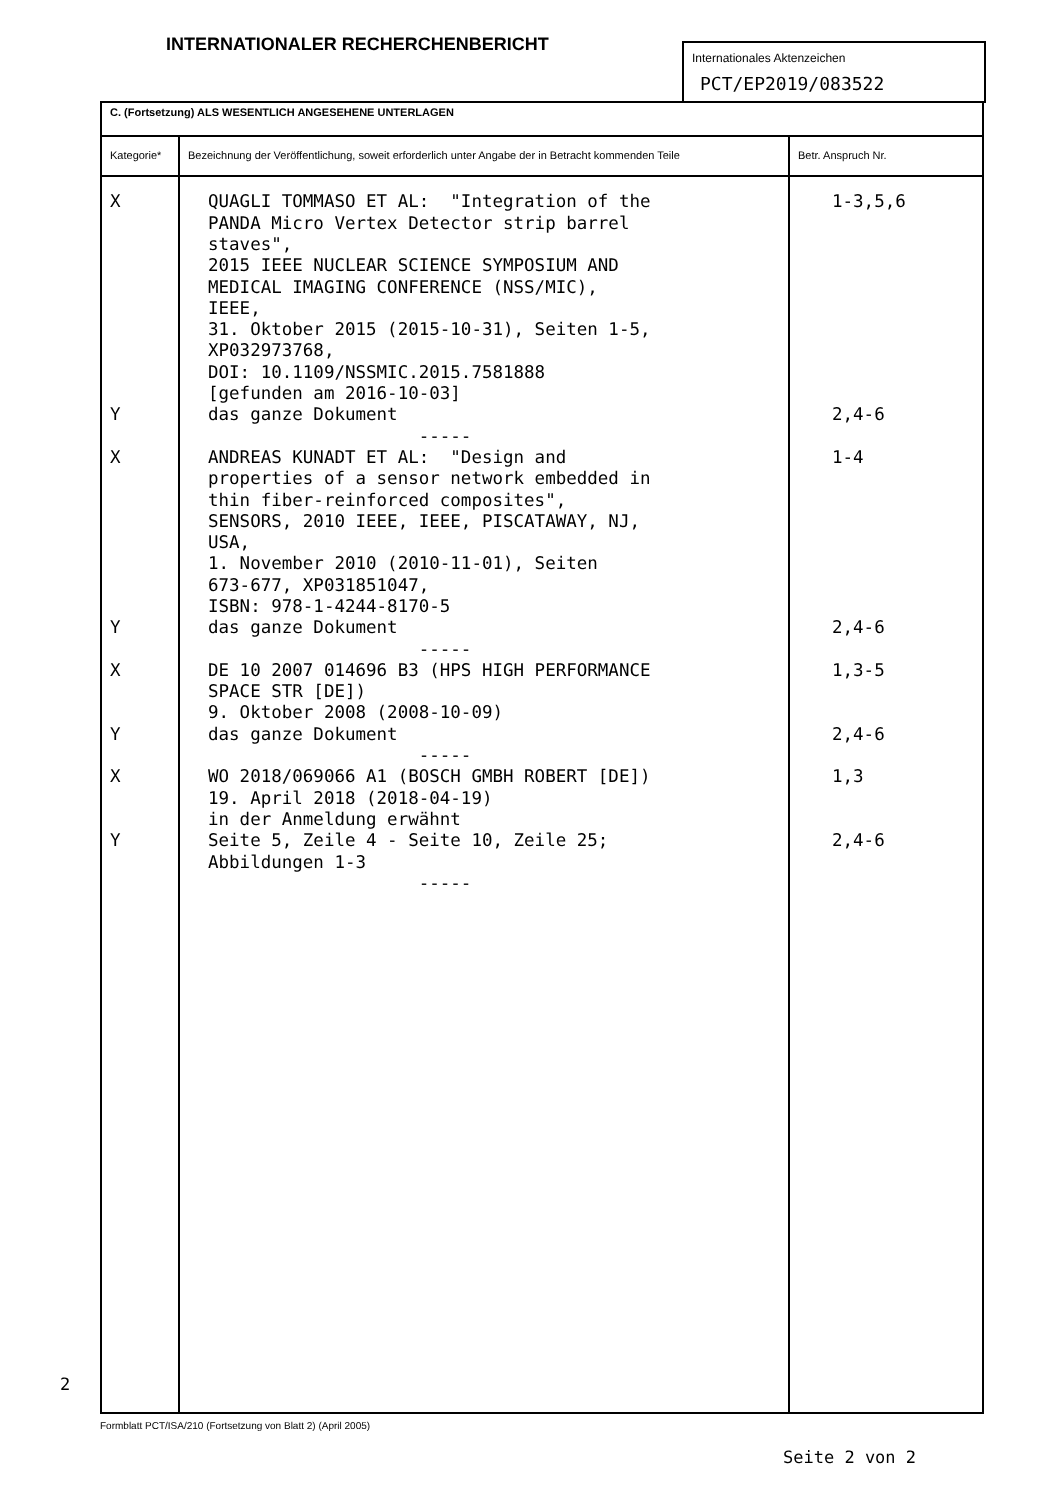INTERNATIONALER RECHERCHENBERICHT
Internationales Aktenzeichen
PCT/EP2019/083522
| C. (Fortsetzung) ALS WESENTLICH ANGESEHENE UNTERLAGEN | | |
| Kategorie* | Bezeichnung der Veröffentlichung, soweit erforderlich unter Angabe der in Betracht kommenden Teile | Betr. Anspruch Nr. |
| X Y X Y X Y X Y | QUAGLI TOMMASO ET AL: "Integration of the PANDA Micro Vertex Detector strip barrel staves", 2015 IEEE NUCLEAR SCIENCE SYMPOSIUM AND MEDICAL IMAGING CONFERENCE (NSS/MIC), IEEE, 31. Oktober 2015 (2015-10-31), Seiten 1-5, XP032973768, DOI: 10.1109/NSSMIC.2015.7581888 [gefunden am 2016-10-03] das ganze Dokument ----- ANDREAS KUNADT ET AL: "Design and properties of a sensor network embedded in thin fiber-reinforced composites", SENSORS, 2010 IEEE, IEEE, PISCATAWAY, NJ, USA, 1. November 2010 (2010-11-01), Seiten 673-677, XP031851047, ISBN: 978-1-4244-8170-5 das ganze Dokument ----- DE 10 2007 014696 B3 (HPS HIGH PERFORMANCE SPACE STR [DE]) 9. Oktober 2008 (2008-10-09) das ganze Dokument ----- WO 2018/069066 A1 (BOSCH GMBH ROBERT [DE]) 19. April 2018 (2018-04-19) in der Anmeldung erwähnt Seite 5, Zeile 4 - Seite 10, Zeile 25; Abbildungen 1-3 ----- | 1-3,5,6 2,4-6 1-4 2,4-6 1,3-5 2,4-6 1,3 2,4-6 |
2
Formblatt PCT/ISA/210 (Fortsetzung von Blatt 2) (April 2005)
Seite 2 von 2